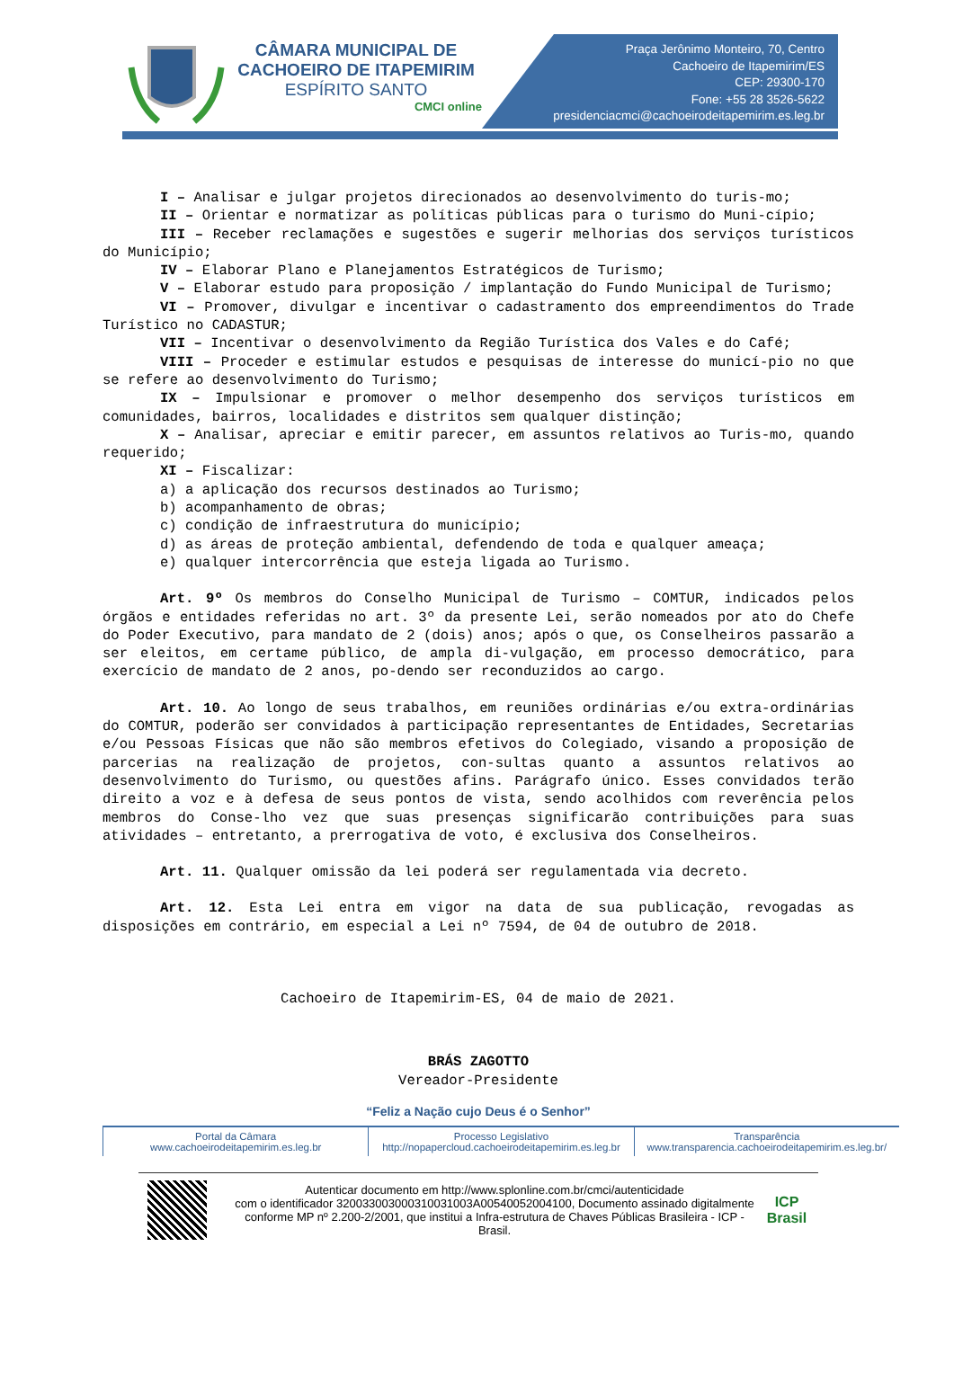CÂMARA MUNICIPAL DE
CACHOEIRO DE ITAPEMIRIM
ESPÍRITO SANTO
CMCI online
Praça Jerônimo Monteiro, 70, Centro
Cachoeiro de Itapemirim/ES
CEP: 29300-170
Fone: +55 28 3526-5622
presidenciacmci@cachoeirodeitapemirim.es.leg.br
I – Analisar e julgar projetos direcionados ao desenvolvimento do turis-mo;
II – Orientar e normatizar as políticas públicas para o turismo do Muni-cípio;
III – Receber reclamações e sugestões e sugerir melhorias dos serviços turísticos do Município;
IV – Elaborar Plano e Planejamentos Estratégicos de Turismo;
V – Elaborar estudo para proposição / implantação do Fundo Municipal de Turismo;
VI – Promover, divulgar e incentivar o cadastramento dos empreendimentos do Trade Turístico no CADASTUR;
VII – Incentivar o desenvolvimento da Região Turística dos Vales e do Café;
VIII – Proceder e estimular estudos e pesquisas de interesse do municí-pio no que se refere ao desenvolvimento do Turismo;
IX – Impulsionar e promover o melhor desempenho dos serviços turísticos em comunidades, bairros, localidades e distritos sem qualquer distinção;
X – Analisar, apreciar e emitir parecer, em assuntos relativos ao Turis-mo, quando requerido;
XI – Fiscalizar:
a) a aplicação dos recursos destinados ao Turismo;
b) acompanhamento de obras;
c) condição de infraestrutura do município;
d) as áreas de proteção ambiental, defendendo de toda e qualquer ameaça;
e) qualquer intercorrência que esteja ligada ao Turismo.
Art. 9º Os membros do Conselho Municipal de Turismo – COMTUR, indicados pelos órgãos e entidades referidas no art. 3º da presente Lei, serão nomeados por ato do Chefe do Poder Executivo, para mandato de 2 (dois) anos; após o que, os Conselheiros passarão a ser eleitos, em certame público, de ampla di-vulgação, em processo democrático, para exercício de mandato de 2 anos, po-dendo ser reconduzidos ao cargo.
Art. 10. Ao longo de seus trabalhos, em reuniões ordinárias e/ou extra-ordinárias do COMTUR, poderão ser convidados à participação representantes de Entidades, Secretarias e/ou Pessoas Físicas que não são membros efetivos do Colegiado, visando a proposição de parcerias na realização de projetos, con-sultas quanto a assuntos relativos ao desenvolvimento do Turismo, ou questões afins. Parágrafo único. Esses convidados terão direito a voz e à defesa de seus pontos de vista, sendo acolhidos com reverência pelos membros do Conse-lho vez que suas presenças significarão contribuições para suas atividades – entretanto, a prerrogativa de voto, é exclusiva dos Conselheiros.
Art. 11. Qualquer omissão da lei poderá ser regulamentada via decreto.
Art. 12. Esta Lei entra em vigor na data de sua publicação, revogadas as disposições em contrário, em especial a Lei nº 7594, de 04 de outubro de 2018.
Cachoeiro de Itapemirim-ES, 04 de maio de 2021.
BRÁS ZAGOTTO
Vereador-Presidente
“Feliz a Nação cujo Deus é o Senhor”
Portal da Câmara
www.cachoeirodeitapemirim.es.leg.br
Processo Legislativo
http://nopapercloud.cachoeirodeitapemirim.es.leg.br
Transparência
www.transparencia.cachoeirodeitapemirim.es.leg.br/
Autenticar documento em http://www.splonline.com.br/cmci/autenticidade
com o identificador 320033003000310031003A00540052004100, Documento assinado digitalmente conforme MP nº 2.200-2/2001, que institui a Infra-estrutura de Chaves Públicas Brasileira - ICP - Brasil.
ICP
Brasil